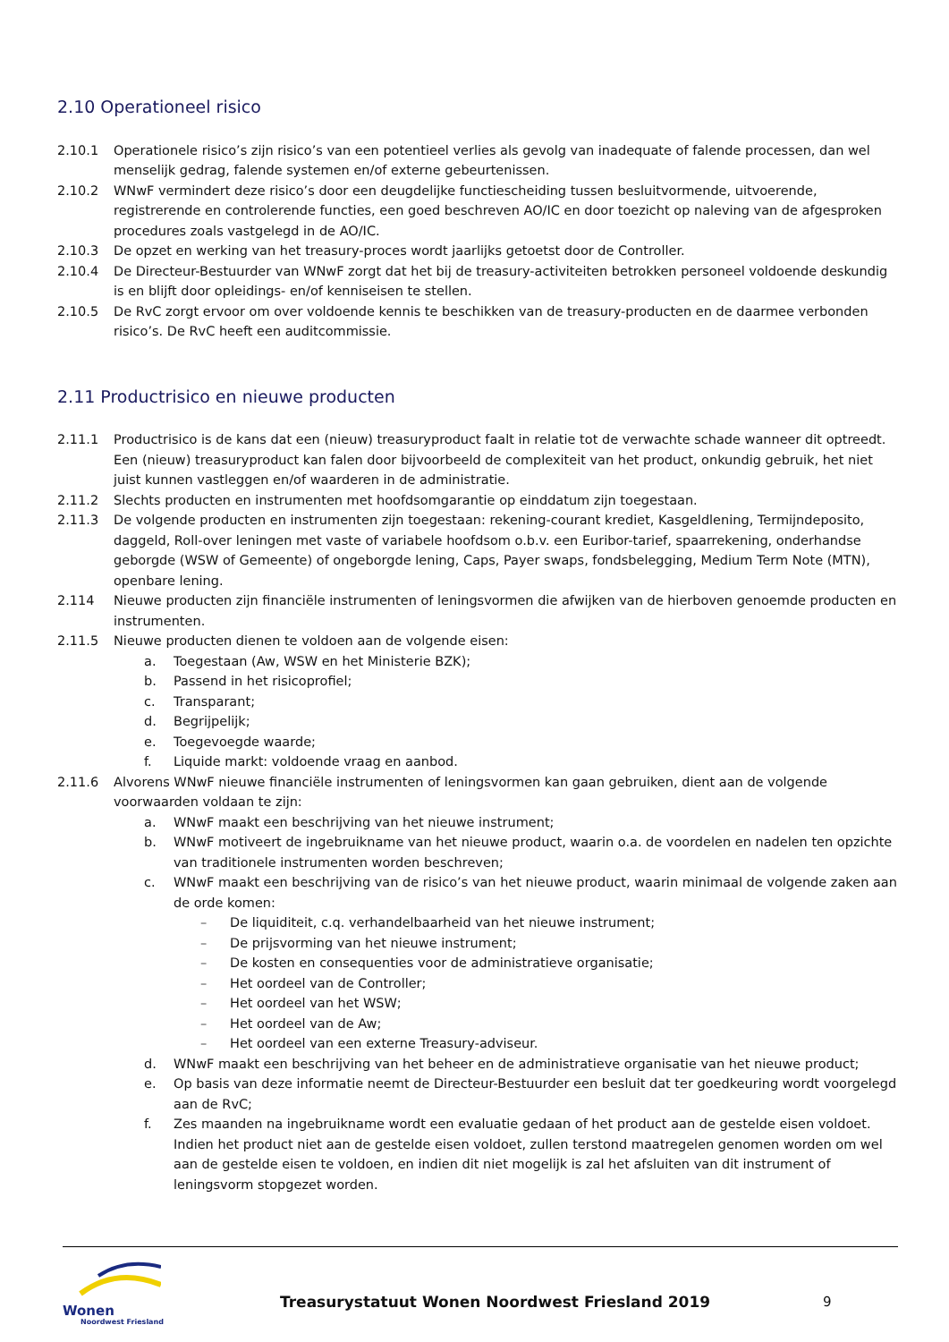2.10 Operationeel risico
2.10.1 Operationele risico’s zijn risico’s van een potentieel verlies als gevolg van inadequate of falende processen, dan wel menselijk gedrag, falende systemen en/of externe gebeurtenissen.
2.10.2 WNwF vermindert deze risico’s door een deugdelijke functiescheiding tussen besluitvormende, uitvoerende, registrerende en controlerende functies, een goed beschreven AO/IC en door toezicht op naleving van de afgesproken procedures zoals vastgelegd in de AO/IC.
2.10.3 De opzet en werking van het treasury-proces wordt jaarlijks getoetst door de Controller.
2.10.4 De Directeur-Bestuurder van WNwF zorgt dat het bij de treasury-activiteiten betrokken personeel voldoende deskundig is en blijft door opleidings- en/of kenniseisen te stellen.
2.10.5 De RvC zorgt ervoor om over voldoende kennis te beschikken van de treasury-producten en de daarmee verbonden risico’s. De RvC heeft een auditcommissie.
2.11 Productrisico en nieuwe producten
2.11.1 Productrisico is de kans dat een (nieuw) treasuryproduct faalt in relatie tot de verwachte schade wanneer dit optreedt. Een (nieuw) treasuryproduct kan falen door bijvoorbeeld de complexiteit van het product, onkundig gebruik, het niet juist kunnen vastleggen en/of waarderen in de administratie.
2.11.2 Slechts producten en instrumenten met hoofdsomgarantie op einddatum zijn toegestaan.
2.11.3 De volgende producten en instrumenten zijn toegestaan: rekening-courant krediet, Kasgeldlening, Termijndeposito, daggeld, Roll-over leningen met vaste of variabele hoofdsom o.b.v. een Euribor-tarief, spaarrekening, onderhandse geborgde (WSW of Gemeente) of ongeborgde lening, Caps, Payer swaps, fondsbelegging, Medium Term Note (MTN), openbare lening.
2.114 Nieuwe producten zijn financiële instrumenten of leningsvormen die afwijken van de hierboven genoemde producten en instrumenten.
2.11.5 Nieuwe producten dienen te voldoen aan de volgende eisen:
a. Toegestaan (Aw, WSW en het Ministerie BZK);
b. Passend in het risicoprofiel;
c. Transparant;
d. Begrijpelijk;
e. Toegevoegde waarde;
f. Liquide markt: voldoende vraag en aanbod.
2.11.6 Alvorens WNwF nieuwe financiële instrumenten of leningsvormen kan gaan gebruiken, dient aan de volgende voorwaarden voldaan te zijn:
a. WNwF maakt een beschrijving van het nieuwe instrument;
b. WNwF motiveert de ingebruikname van het nieuwe product, waarin o.a. de voordelen en nadelen ten opzichte van traditionele instrumenten worden beschreven;
c. WNwF maakt een beschrijving van de risico’s van het nieuwe product, waarin minimaal de volgende zaken aan de orde komen:
– De liquiditeit, c.q. verhandelbaarheid van het nieuwe instrument;
– De prijsvorming van het nieuwe instrument;
– De kosten en consequenties voor de administratieve organisatie;
– Het oordeel van de Controller;
– Het oordeel van het WSW;
– Het oordeel van de Aw;
– Het oordeel van een externe Treasury-adviseur.
d. WNwF maakt een beschrijving van het beheer en de administratieve organisatie van het nieuwe product;
e. Op basis van deze informatie neemt de Directeur-Bestuurder een besluit dat ter goedkeuring wordt voorgelegd aan de RvC;
f. Zes maanden na ingebruikname wordt een evaluatie gedaan of het product aan de gestelde eisen voldoet. Indien het product niet aan de gestelde eisen voldoet, zullen terstond maatregelen genomen worden om wel aan de gestelde eisen te voldoen, en indien dit niet mogelijk is zal het afsluiten van dit instrument of leningsvorm stopgezet worden.
Wonen
Noordwest Friesland
Treasurystatuut Wonen Noordwest Friesland 2019
9